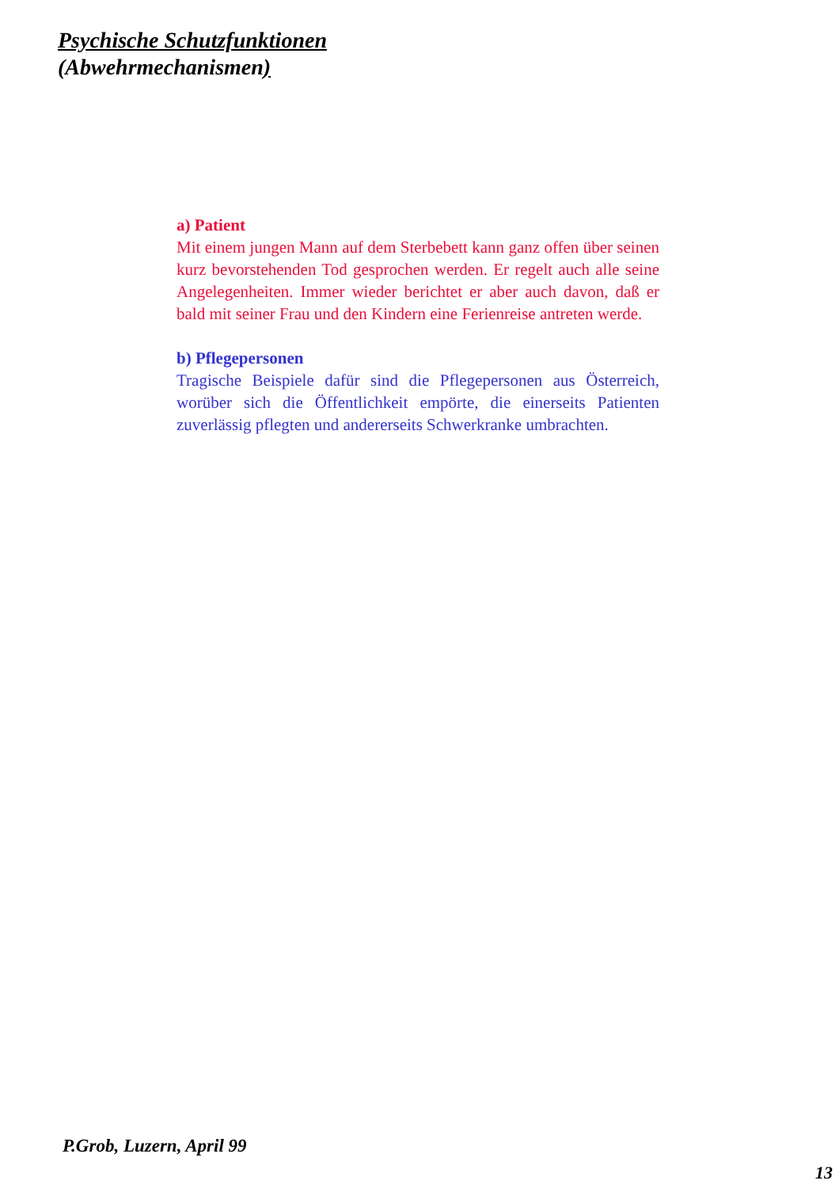Psychische Schutzfunktionen
(Abwehrmechanismen)
a) Patient
Mit einem jungen Mann auf dem Sterbebett kann ganz offen über seinen kurz bevorstehenden Tod gesprochen werden. Er regelt auch alle seine Angelegenheiten. Immer wieder berichtet er aber auch davon, daß er bald mit seiner Frau und den Kindern eine Ferienreise antreten werde.
b) Pflegepersonen
Tragische Beispiele dafür sind die Pflegepersonen aus Österreich, worüber sich die Öffentlichkeit empörte, die einerseits Patienten zuverlässig pflegten und andererseits Schwerkranke umbrachten.
P.Grob, Luzern, April 99
13